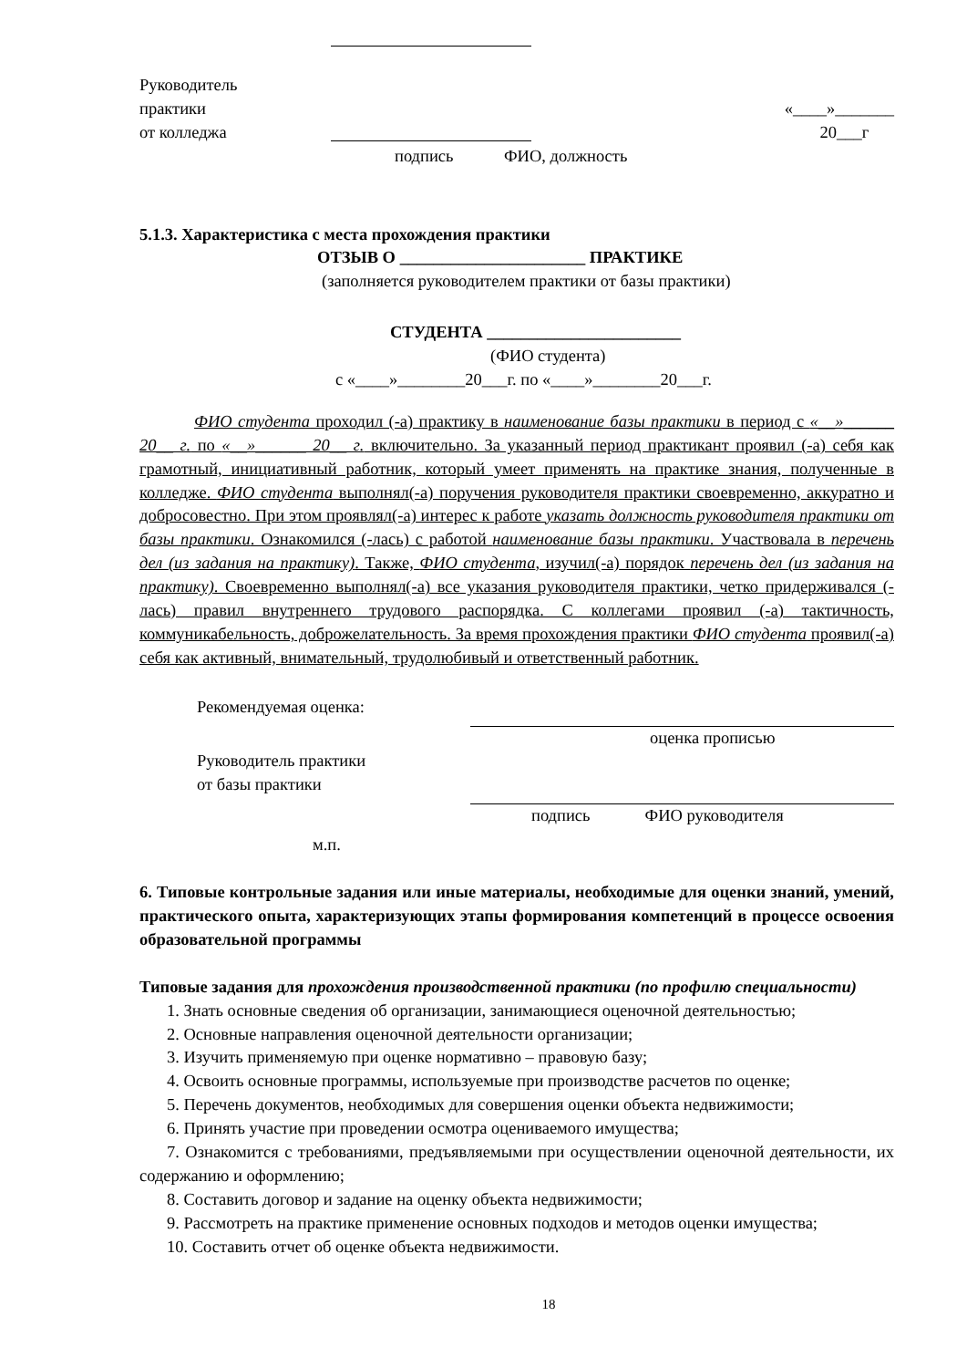Руководитель
практики
от колледжа
«____»_______
20___г
подпись ФИО, должность
5.1.3. Характеристика с места прохождения практики
ОТЗЫВ О ______________________ ПРАКТИКЕ
(заполняется руководителем практики от базы практики)
СТУДЕНТА _______________________
(ФИО студента)
с «____»________20___г. по «____»________20___г.
ФИО студента проходил (-а) практику в наименование базы практики в период с «__»______ 20__ г. по «__»______ 20__ г. включительно. За указанный период практикант проявил (-а) себя как грамотный, инициативный работник, который умеет применять на практике знания, полученные в колледже. ФИО студента выполнял(-а) поручения руководителя практики своевременно, аккуратно и добросовестно. При этом проявлял(-а) интерес к работе указать должность руководителя практики от базы практики. Ознакомился (-лась) с работой наименование базы практики. Участвовала в перечень дел (из задания на практику). Также, ФИО студента, изучил(-а) порядок перечень дел (из задания на практику). Своевременно выполнял(-а) все указания руководителя практики, четко придерживался (-лась) правил внутреннего трудового распорядка. С коллегами проявил (-а) тактичность, коммуникабельность, доброжелательность. За время прохождения практики ФИО студента проявил(-а) себя как активный, внимательный, трудолюбивый и ответственный работник.
Рекомендуемая оценка:
оценка прописью
Руководитель практики
от базы практики
подпись ФИО руководителя
м.п.
6. Типовые контрольные задания или иные материалы, необходимые для оценки знаний, умений, практического опыта, характеризующих этапы формирования компетенций в процессе освоения образовательной программы
Типовые задания для прохождения производственной практики (по профилю специальности)
1. Знать основные сведения об организации, занимающиеся оценочной деятельностью;
2. Основные направления оценочной деятельности организации;
3. Изучить применяемую при оценке нормативно – правовую базу;
4. Освоить основные программы, используемые при производстве расчетов по оценке;
5. Перечень документов, необходимых для совершения оценки объекта недвижимости;
6. Принять участие при проведении осмотра оцениваемого имущества;
7. Ознакомится с требованиями, предъявляемыми при осуществлении оценочной деятельности, их содержанию и оформлению;
8. Составить договор и задание на оценку объекта недвижимости;
9. Рассмотреть на практике применение основных подходов и методов оценки имущества;
10. Составить отчет об оценке объекта недвижимости.
18